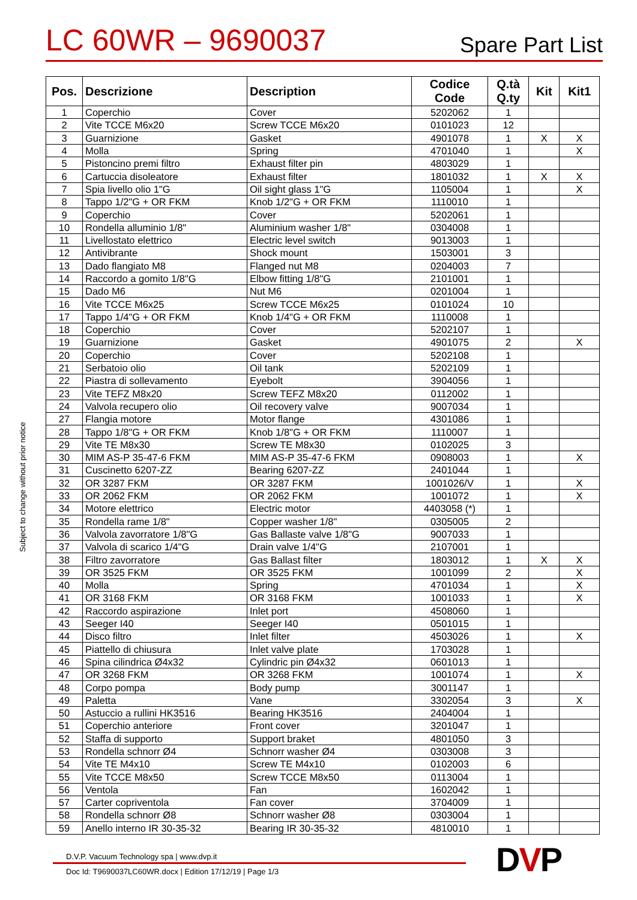LC 60WR – 9690037
Spare Part List
| Pos. | Descrizione | Description | Codice Code | Q.tà Q.ty | Kit | Kit1 |
| --- | --- | --- | --- | --- | --- | --- |
| 1 | Coperchio | Cover | 5202062 | 1 | | |
| 2 | Vite TCCE M6x20 | Screw TCCE M6x20 | 0101023 | 12 | | |
| 3 | Guarnizione | Gasket | 4901078 | 1 | X | X |
| 4 | Molla | Spring | 4701040 | 1 | | X |
| 5 | Pistoncino premi filtro | Exhaust filter pin | 4803029 | 1 | | |
| 6 | Cartuccia disoleatore | Exhaust filter | 1801032 | 1 | X | X |
| 7 | Spia livello olio 1"G | Oil sight glass 1"G | 1105004 | 1 | | X |
| 8 | Tappo 1/2"G + OR FKM | Knob 1/2"G + OR FKM | 1110010 | 1 | | |
| 9 | Coperchio | Cover | 5202061 | 1 | | |
| 10 | Rondella alluminio 1/8" | Aluminium washer 1/8" | 0304008 | 1 | | |
| 11 | Livellostato elettrico | Electric level switch | 9013003 | 1 | | |
| 12 | Antivibrante | Shock mount | 1503001 | 3 | | |
| 13 | Dado flangiato M8 | Flanged nut M8 | 0204003 | 7 | | |
| 14 | Raccordo a gomito 1/8"G | Elbow fitting 1/8"G | 2101001 | 1 | | |
| 15 | Dado M6 | Nut M6 | 0201004 | 1 | | |
| 16 | Vite TCCE M6x25 | Screw TCCE M6x25 | 0101024 | 10 | | |
| 17 | Tappo 1/4"G + OR FKM | Knob 1/4"G + OR FKM | 1110008 | 1 | | |
| 18 | Coperchio | Cover | 5202107 | 1 | | |
| 19 | Guarnizione | Gasket | 4901075 | 2 | | X |
| 20 | Coperchio | Cover | 5202108 | 1 | | |
| 21 | Serbatoio olio | Oil tank | 5202109 | 1 | | |
| 22 | Piastra di sollevamento | Eyebolt | 3904056 | 1 | | |
| 23 | Vite TEFZ M8x20 | Screw TEFZ M8x20 | 0112002 | 1 | | |
| 24 | Valvola recupero olio | Oil recovery valve | 9007034 | 1 | | |
| 27 | Flangia motore | Motor flange | 4301086 | 1 | | |
| 28 | Tappo 1/8"G + OR FKM | Knob 1/8"G + OR FKM | 1110007 | 1 | | |
| 29 | Vite TE M8x30 | Screw TE M8x30 | 0102025 | 3 | | |
| 30 | MIM AS-P 35-47-6 FKM | MIM AS-P 35-47-6 FKM | 0908003 | 1 | | X |
| 31 | Cuscinetto 6207-ZZ | Bearing 6207-ZZ | 2401044 | 1 | | |
| 32 | OR 3287 FKM | OR 3287 FKM | 1001026/V | 1 | | X |
| 33 | OR 2062 FKM | OR 2062 FKM | 1001072 | 1 | | X |
| 34 | Motore elettrico | Electric motor | 4403058 (*) | 1 | | |
| 35 | Rondella rame 1/8" | Copper washer 1/8" | 0305005 | 2 | | |
| 36 | Valvola zavorratore 1/8"G | Gas Ballaste valve 1/8"G | 9007033 | 1 | | |
| 37 | Valvola di scarico 1/4"G | Drain valve 1/4"G | 2107001 | 1 | | |
| 38 | Filtro zavorratore | Gas Ballast filter | 1803012 | 1 | X | X |
| 39 | OR 3525 FKM | OR 3525 FKM | 1001099 | 2 | | X |
| 40 | Molla | Spring | 4701034 | 1 | | X |
| 41 | OR 3168 FKM | OR 3168 FKM | 1001033 | 1 | | X |
| 42 | Raccordo aspirazione | Inlet port | 4508060 | 1 | | |
| 43 | Seeger I40 | Seeger I40 | 0501015 | 1 | | |
| 44 | Disco filtro | Inlet filter | 4503026 | 1 | | X |
| 45 | Piattello di chiusura | Inlet valve plate | 1703028 | 1 | | |
| 46 | Spina cilindrica Ø4x32 | Cylindric pin Ø4x32 | 0601013 | 1 | | |
| 47 | OR 3268 FKM | OR 3268 FKM | 1001074 | 1 | | X |
| 48 | Corpo pompa | Body pump | 3001147 | 1 | | |
| 49 | Paletta | Vane | 3302054 | 3 | | X |
| 50 | Astuccio a rullini HK3516 | Bearing HK3516 | 2404004 | 1 | | |
| 51 | Coperchio anteriore | Front cover | 3201047 | 1 | | |
| 52 | Staffa di supporto | Support braket | 4801050 | 3 | | |
| 53 | Rondella schnorr Ø4 | Schnorr washer Ø4 | 0303008 | 3 | | |
| 54 | Vite TE M4x10 | Screw TE M4x10 | 0102003 | 6 | | |
| 55 | Vite TCCE M8x50 | Screw TCCE M8x50 | 0113004 | 1 | | |
| 56 | Ventola | Fan | 1602042 | 1 | | |
| 57 | Carter copriventola | Fan cover | 3704009 | 1 | | |
| 58 | Rondella schnorr Ø8 | Schnorr washer Ø8 | 0303004 | 1 | | |
| 59 | Anello interno IR 30-35-32 | Bearing IR 30-35-32 | 4810010 | 1 | | |
Subject to change without prior notice
D.V.P. Vacuum Technology spa | www.dvp.it
Doc Id: T9690037LC60WR.docx | Edition 17/12/19 | Page 1/3
DVP